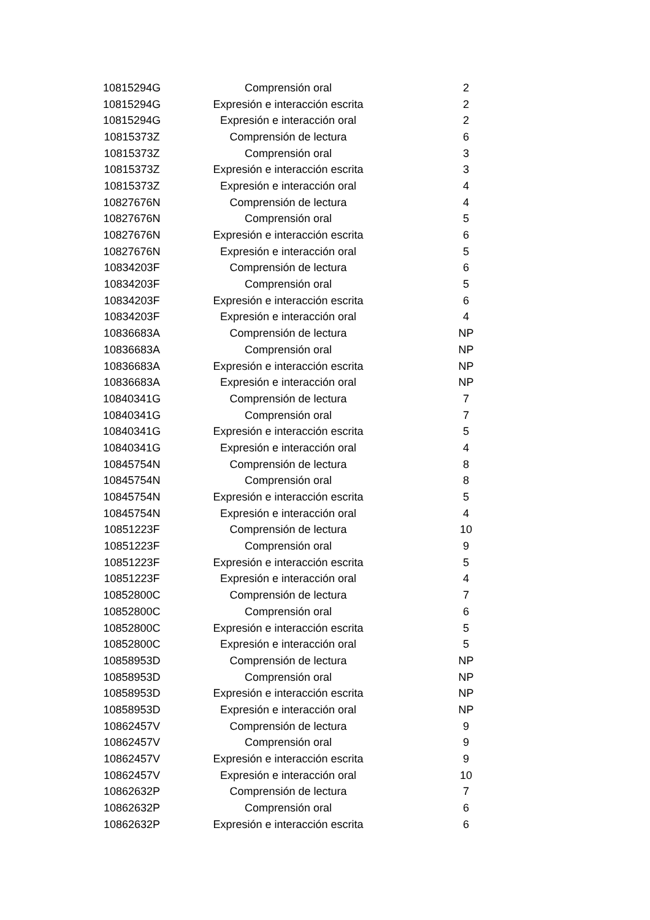| 10815294G | Comprensión oral | 2 |
| 10815294G | Expresión e interacción escrita | 2 |
| 10815294G | Expresión e interacción oral | 2 |
| 10815373Z | Comprensión de lectura | 6 |
| 10815373Z | Comprensión oral | 3 |
| 10815373Z | Expresión e interacción escrita | 3 |
| 10815373Z | Expresión e interacción oral | 4 |
| 10827676N | Comprensión de lectura | 4 |
| 10827676N | Comprensión oral | 5 |
| 10827676N | Expresión e interacción escrita | 6 |
| 10827676N | Expresión e interacción oral | 5 |
| 10834203F | Comprensión de lectura | 6 |
| 10834203F | Comprensión oral | 5 |
| 10834203F | Expresión e interacción escrita | 6 |
| 10834203F | Expresión e interacción oral | 4 |
| 10836683A | Comprensión de lectura | NP |
| 10836683A | Comprensión oral | NP |
| 10836683A | Expresión e interacción escrita | NP |
| 10836683A | Expresión e interacción oral | NP |
| 10840341G | Comprensión de lectura | 7 |
| 10840341G | Comprensión oral | 7 |
| 10840341G | Expresión e interacción escrita | 5 |
| 10840341G | Expresión e interacción oral | 4 |
| 10845754N | Comprensión de lectura | 8 |
| 10845754N | Comprensión oral | 8 |
| 10845754N | Expresión e interacción escrita | 5 |
| 10845754N | Expresión e interacción oral | 4 |
| 10851223F | Comprensión de lectura | 10 |
| 10851223F | Comprensión oral | 9 |
| 10851223F | Expresión e interacción escrita | 5 |
| 10851223F | Expresión e interacción oral | 4 |
| 10852800C | Comprensión de lectura | 7 |
| 10852800C | Comprensión oral | 6 |
| 10852800C | Expresión e interacción escrita | 5 |
| 10852800C | Expresión e interacción oral | 5 |
| 10858953D | Comprensión de lectura | NP |
| 10858953D | Comprensión oral | NP |
| 10858953D | Expresión e interacción escrita | NP |
| 10858953D | Expresión e interacción oral | NP |
| 10862457V | Comprensión de lectura | 9 |
| 10862457V | Comprensión oral | 9 |
| 10862457V | Expresión e interacción escrita | 9 |
| 10862457V | Expresión e interacción oral | 10 |
| 10862632P | Comprensión de lectura | 7 |
| 10862632P | Comprensión oral | 6 |
| 10862632P | Expresión e interacción escrita | 6 |